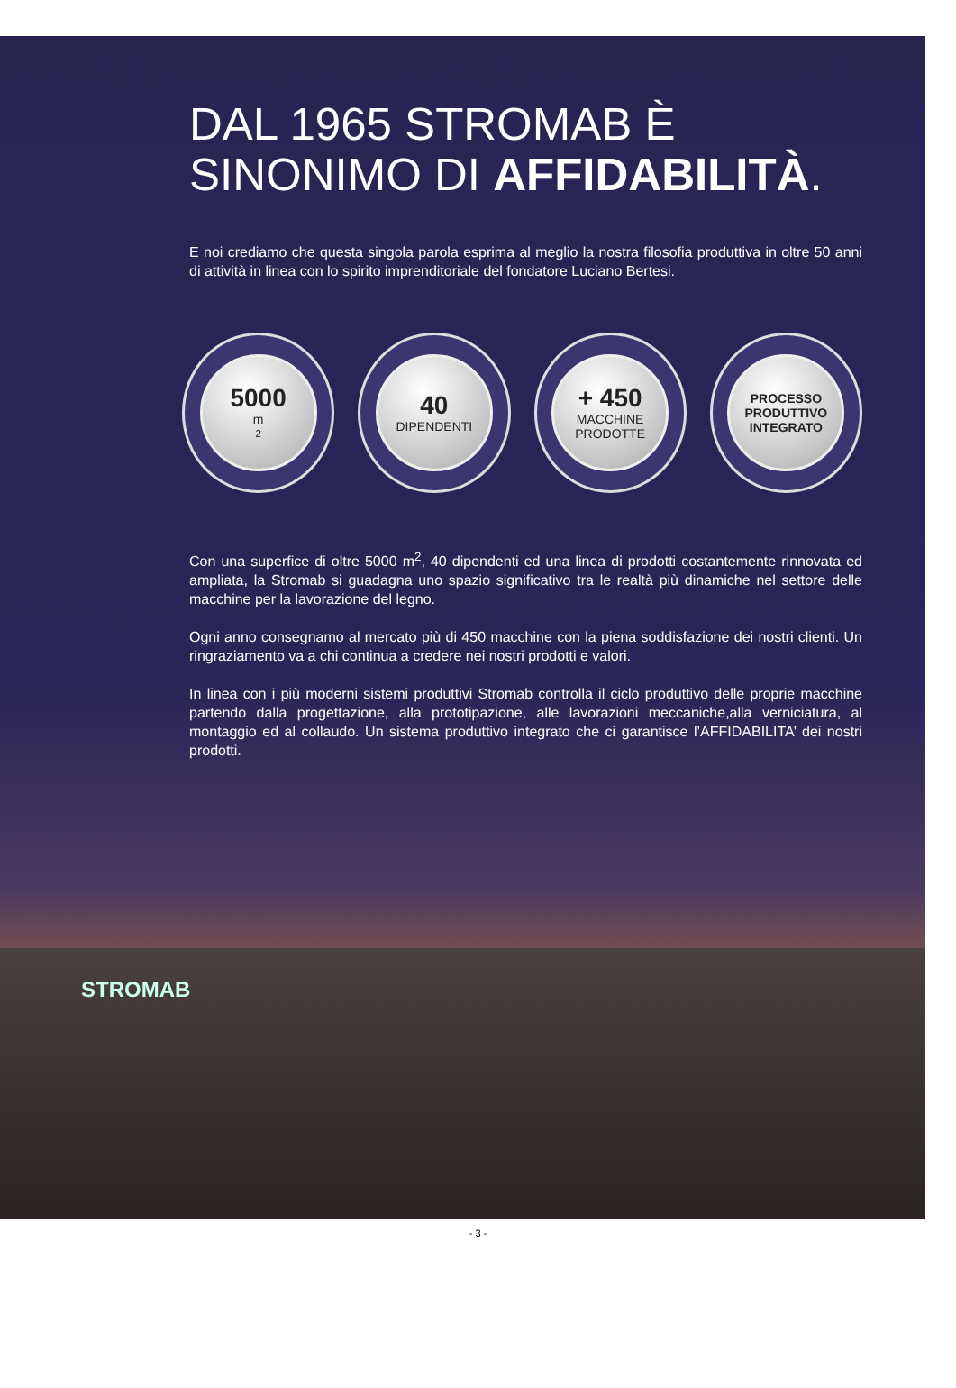DAL 1965 STROMAB È
SINONIMO DI AFFIDABILITÀ.
E noi crediamo che questa singola parola esprima al meglio la nostra filosofia produttiva in oltre 50 anni di attività in linea con lo spirito imprenditoriale del fondatore Luciano Bertesi.
5000
m<sup>2</sup>
40
DIPENDENTI
+ 450
MACCHINE
PRODOTTE
PROCESSO
PRODUTTIVO
INTEGRATO
Con una superfice di oltre 5000 m<sup>2</sup>, 40 dipendenti ed una linea di prodotti costantemente rinnovata ed ampliata, la Stromab si guadagna uno spazio significativo tra le realtà più dinamiche nel settore delle macchine per la lavorazione del legno.
Ogni anno consegnamo al mercato più di 450 macchine con la piena soddisfazione dei nostri clienti. Un ringraziamento va a chi continua a credere nei nostri prodotti e valori.
In linea con i più moderni sistemi produttivi Stromab controlla il ciclo produttivo delle proprie macchine partendo dalla progettazione, alla prototipazione, alle lavorazioni meccaniche,alla verniciatura, al montaggio ed al collaudo. Un sistema produttivo integrato che ci garantisce l’AFFIDABILITA’ dei nostri prodotti.
STROMAB
- 3 -